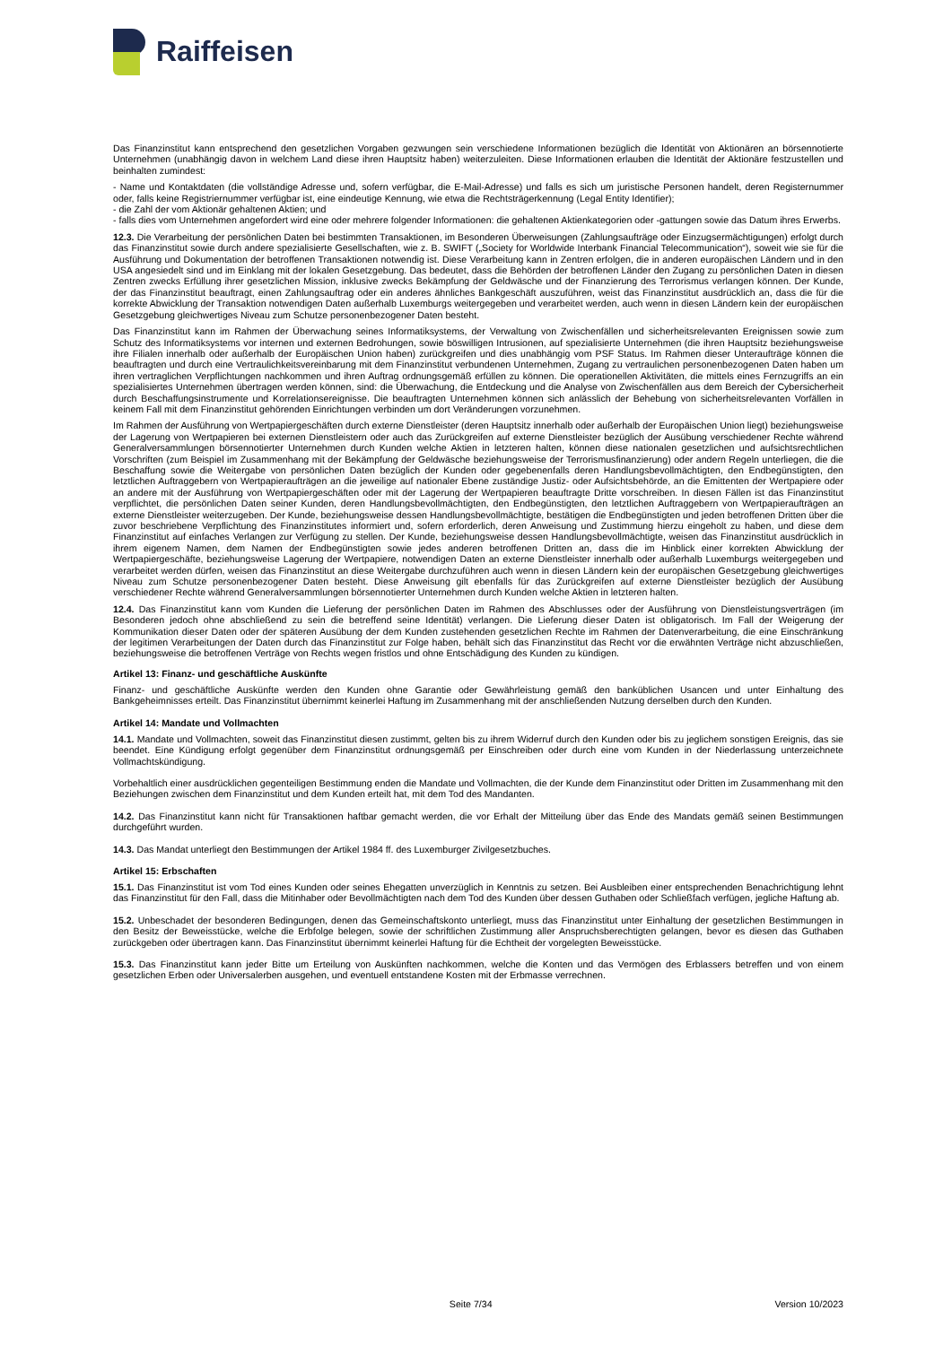Raiffeisen
Das Finanzinstitut kann entsprechend den gesetzlichen Vorgaben gezwungen sein verschiedene Informationen bezüglich die Identität von Aktionären an börsennotierte Unternehmen (unabhängig davon in welchem Land diese ihren Hauptsitz haben) weiterzuleiten. Diese Informationen erlauben die Identität der Aktionäre festzustellen und beinhalten zumindest:
- Name und Kontaktdaten (die vollständige Adresse und, sofern verfügbar, die E-Mail-Adresse) und falls es sich um juristische Personen handelt, deren Registernummer oder, falls keine Registriernummer verfügbar ist, eine eindeutige Kennung, wie etwa die Rechtsträgerkennung (Legal Entity Identifier);
- die Zahl der vom Aktionär gehaltenen Aktien; und
- falls dies vom Unternehmen angefordert wird eine oder mehrere folgender Informationen: die gehaltenen Aktienkategorien oder -gattungen sowie das Datum ihres Erwerbs.
12.3. Die Verarbeitung der persönlichen Daten bei bestimmten Transaktionen, im Besonderen Überweisungen (Zahlungsaufträge oder Einzugsermächtigungen) erfolgt durch das Finanzinstitut sowie durch andere spezialisierte Gesellschaften, wie z. B. SWIFT („Society for Worldwide Interbank Financial Telecommunication“), soweit wie sie für die Ausführung und Dokumentation der betroffenen Transaktionen notwendig ist. Diese Verarbeitung kann in Zentren erfolgen, die in anderen europäischen Ländern und in den USA angesiedelt sind und im Einklang mit der lokalen Gesetzgebung. Das bedeutet, dass die Behörden der betroffenen Länder den Zugang zu persönlichen Daten in diesen Zentren zwecks Erfüllung ihrer gesetzlichen Mission, inklusive zwecks Bekämpfung der Geldwäsche und der Finanzierung des Terrorismus verlangen können. Der Kunde, der das Finanzinstitut beauftragt, einen Zahlungsauftrag oder ein anderes ähnliches Bankgeschäft auszuführen, weist das Finanzinstitut ausdrücklich an, dass die für die korrekte Abwicklung der Transaktion notwendigen Daten außerhalb Luxemburgs weitergegeben und verarbeitet werden, auch wenn in diesen Ländern kein der europäischen Gesetzgebung gleichwertiges Niveau zum Schutze personenbezogener Daten besteht.
Das Finanzinstitut kann im Rahmen der Überwachung seines Informatiksystems, der Verwaltung von Zwischenfällen und sicherheitsrelevanten Ereignissen sowie zum Schutz des Informatiksystems vor internen und externen Bedrohungen, sowie böswilligen Intrusionen, auf spezialisierte Unternehmen (die ihren Hauptsitz beziehungsweise ihre Filialen innerhalb oder außerhalb der Europäischen Union haben) zurückgreifen und dies unabhängig vom PSF Status. Im Rahmen dieser Unteraufträge können die beauftragten und durch eine Vertraulichkeitsvereinbarung mit dem Finanzinstitut verbundenen Unternehmen, Zugang zu vertraulichen personenbezogenen Daten haben um ihren vertraglichen Verpflichtungen nachkommen und ihren Auftrag ordnungsgemäß erfüllen zu können. Die operationellen Aktivitäten, die mittels eines Fernzugriffs an ein spezialisiertes Unternehmen übertragen werden können, sind: die Überwachung, die Entdeckung und die Analyse von Zwischenfällen aus dem Bereich der Cybersicherheit durch Beschaffungsinstrumente und Korrelationsereignisse. Die beauftragten Unternehmen können sich anlässlich der Behebung von sicherheitsrelevanten Vorfällen in keinem Fall mit dem Finanzinstitut gehörenden Einrichtungen verbinden um dort Veränderungen vorzunehmen.
Im Rahmen der Ausführung von Wertpapiergeschäften durch externe Dienstleister (deren Hauptsitz innerhalb oder außerhalb der Europäischen Union liegt) beziehungsweise der Lagerung von Wertpapieren bei externen Dienstleistern oder auch das Zurückgreifen auf externe Dienstleister bezüglich der Ausübung verschiedener Rechte während Generalversammlungen börsennotierter Unternehmen durch Kunden welche Aktien in letzteren halten, können diese nationalen gesetzlichen und aufsichtsrechtlichen Vorschriften (zum Beispiel im Zusammenhang mit der Bekämpfung der Geldwäsche beziehungsweise der Terrorismusfinanzierung) oder andern Regeln unterliegen, die die Beschaffung sowie die Weitergabe von persönlichen Daten bezüglich der Kunden oder gegebenenfalls deren Handlungsbevollmächtigten, den Endbegünstigten, den letztlichen Auftraggebern von Wertpapieraufträgen an die jeweilige auf nationaler Ebene zuständige Justiz- oder Aufsichtsbehörde, an die Emittenten der Wertpapiere oder an andere mit der Ausführung von Wertpapiergeschäften oder mit der Lagerung der Wertpapieren beauftragte Dritte vorschreiben. In diesen Fällen ist das Finanzinstitut verpflichtet, die persönlichen Daten seiner Kunden, deren Handlungsbevollmächtigten, den Endbegünstigten, den letztlichen Auftraggebern von Wertpapieraufträgen an externe Dienstleister weiterzugeben. Der Kunde, beziehungsweise dessen Handlungsbevollmächtigte, bestätigen die Endbegünstigten und jeden betroffenen Dritten über die zuvor beschriebene Verpflichtung des Finanzinstitutes informiert und, sofern erforderlich, deren Anweisung und Zustimmung hierzu eingeholt zu haben, und diese dem Finanzinstitut auf einfaches Verlangen zur Verfügung zu stellen. Der Kunde, beziehungsweise dessen Handlungsbevollmächtigte, weisen das Finanzinstitut ausdrücklich in ihrem eigenem Namen, dem Namen der Endbegünstigten sowie jedes anderen betroffenen Dritten an, dass die im Hinblick einer korrekten Abwicklung der Wertpapiergeschäfte, beziehungsweise Lagerung der Wertpapiere, notwendigen Daten an externe Dienstleister innerhalb oder außerhalb Luxemburgs weitergegeben und verarbeitet werden dürfen, weisen das Finanzinstitut an diese Weitergabe durchzuführen auch wenn in diesen Ländern kein der europäischen Gesetzgebung gleichwertiges Niveau zum Schutze personenbezogener Daten besteht. Diese Anweisung gilt ebenfalls für das Zurückgreifen auf externe Dienstleister bezüglich der Ausübung verschiedener Rechte während Generalversammlungen börsennotierter Unternehmen durch Kunden welche Aktien in letzteren halten.
12.4. Das Finanzinstitut kann vom Kunden die Lieferung der persönlichen Daten im Rahmen des Abschlusses oder der Ausführung von Dienstleistungsverträgen (im Besonderen jedoch ohne abschließend zu sein die betreffend seine Identität) verlangen. Die Lieferung dieser Daten ist obligatorisch. Im Fall der Weigerung der Kommunikation dieser Daten oder der späteren Ausübung der dem Kunden zustehenden gesetzlichen Rechte im Rahmen der Datenverarbeitung, die eine Einschränkung der legitimen Verarbeitungen der Daten durch das Finanzinstitut zur Folge haben, behält sich das Finanzinstitut das Recht vor die erwähnten Verträge nicht abzuschließen, beziehungsweise die betroffenen Verträge von Rechts wegen fristlos und ohne Entschädigung des Kunden zu kündigen.
Artikel 13: Finanz- und geschäftliche Auskünfte
Finanz- und geschäftliche Auskünfte werden den Kunden ohne Garantie oder Gewährleistung gemäß den banküblichen Usancen und unter Einhaltung des Bankgeheimnisses erteilt. Das Finanzinstitut übernimmt keinerlei Haftung im Zusammenhang mit der anschließenden Nutzung derselben durch den Kunden.
Artikel 14: Mandate und Vollmachten
14.1. Mandate und Vollmachten, soweit das Finanzinstitut diesen zustimmt, gelten bis zu ihrem Widerruf durch den Kunden oder bis zu jeglichem sonstigen Ereignis, das sie beendet. Eine Kündigung erfolgt gegenüber dem Finanzinstitut ordnungsgemäß per Einschreiben oder durch eine vom Kunden in der Niederlassung unterzeichnete Vollmachtskündigung.
Vorbehaltlich einer ausdrücklichen gegenteiligen Bestimmung enden die Mandate und Vollmachten, die der Kunde dem Finanzinstitut oder Dritten im Zusammenhang mit den Beziehungen zwischen dem Finanzinstitut und dem Kunden erteilt hat, mit dem Tod des Mandanten.
14.2. Das Finanzinstitut kann nicht für Transaktionen haftbar gemacht werden, die vor Erhalt der Mitteilung über das Ende des Mandats gemäß seinen Bestimmungen durchgeführt wurden.
14.3. Das Mandat unterliegt den Bestimmungen der Artikel 1984 ff. des Luxemburger Zivilgesetzbuches.
Artikel 15: Erbschaften
15.1. Das Finanzinstitut ist vom Tod eines Kunden oder seines Ehegatten unverzüglich in Kenntnis zu setzen. Bei Ausbleiben einer entsprechenden Benachrichtigung lehnt das Finanzinstitut für den Fall, dass die Mitinhaber oder Bevollmächtigten nach dem Tod des Kunden über dessen Guthaben oder Schließfach verfügen, jegliche Haftung ab.
15.2. Unbeschadet der besonderen Bedingungen, denen das Gemeinschaftskonto unterliegt, muss das Finanzinstitut unter Einhaltung der gesetzlichen Bestimmungen in den Besitz der Beweisstücke, welche die Erbfolge belegen, sowie der schriftlichen Zustimmung aller Anspruchsberechtigten gelangen, bevor es diesen das Guthaben zurückgeben oder übertragen kann. Das Finanzinstitut übernimmt keinerlei Haftung für die Echtheit der vorgelegten Beweisstücke.
15.3. Das Finanzinstitut kann jeder Bitte um Erteilung von Auskünften nachkommen, welche die Konten und das Vermögen des Erblassers betreffen und von einem gesetzlichen Erben oder Universalerben ausgehen, und eventuell entstandene Kosten mit der Erbmasse verrechnen.
Seite 7/34 Version 10/2023